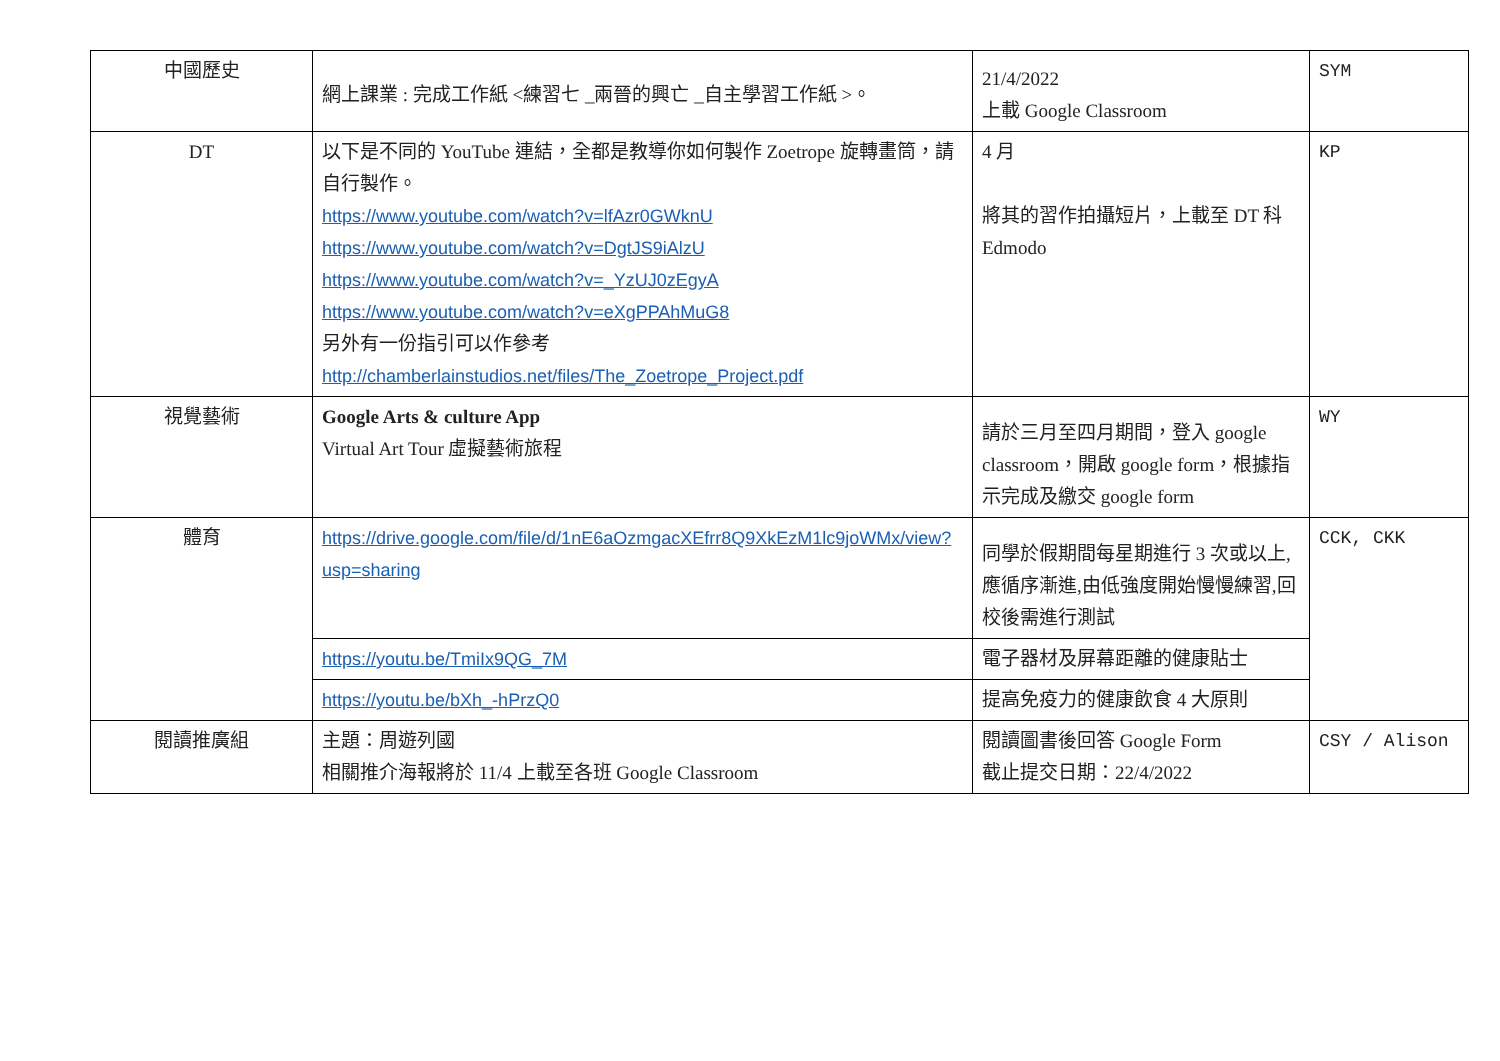| 中國歷史 | 網上課業 : 完成工作紙 <練習七 _兩晉的興亡 _自主學習工作紙 >。 | 21/4/2022 上載 Google Classroom | SYM |
| DT | 以下是不同的 YouTube 連結，全都是教導你如何製作 Zoetrope 旋轉畫筒，請自行製作。 https://www.youtube.com/watch?v=lfAzr0GWknU https://www.youtube.com/watch?v=DgtJS9iAlzU https://www.youtube.com/watch?v=_YzUJ0zEgyA https://www.youtube.com/watch?v=eXgPPAhMuG8 另外有一份指引可以作參考 http://chamberlainstudios.net/files/The_Zoetrope_Project.pdf | 4 月 將其的習作拍攝短片，上載至 DT 科 Edmodo | KP |
| 視覺藝術 | Google Arts & culture App Virtual Art Tour 虛擬藝術旅程 | 請於三月至四月期間，登入 google classroom，開啟 google form，根據指示完成及繳交 google form | WY |
| 體育 | https://drive.google.com/file/d/1nE6aOzmgacXEfrr8Q9XkEzM1lc9joWMx/view?usp=sharing | 同學於假期間每星期進行 3 次或以上,應循序漸進,由低強度開始慢慢練習,回校後需進行測試 | CCK, CKK |
| | https://youtu.be/TmiIx9QG_7M | 電子器材及屏幕距離的健康貼士 | |
| | https://youtu.be/bXh_-hPrzQ0 | 提高免疫力的健康飲食 4 大原則 | |
| 閱讀推廣組 | 主題：周遊列國 相關推介海報將於 11/4 上載至各班 Google Classroom | 閱讀圖書後回答 Google Form 截止提交日期：22/4/2022 | CSY / Alison |